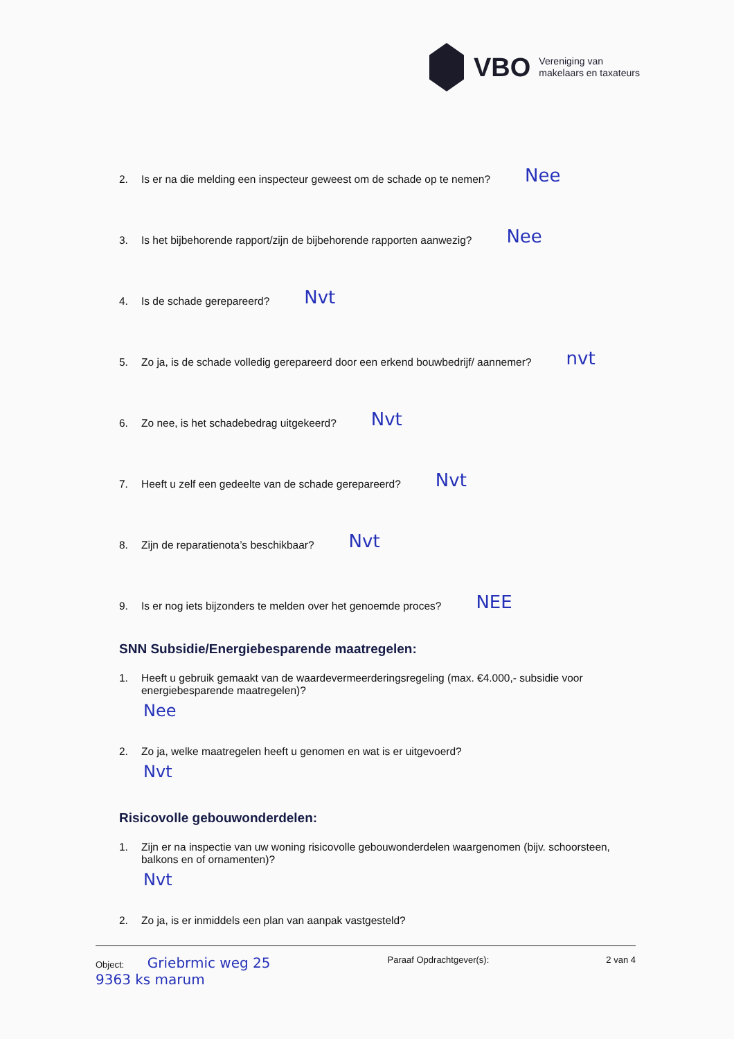VBO
Vereniging van
makelaars en taxateurs
2. Is er na die melding een inspecteur geweest om de schade op te nemen? Nee
3. Is het bijbehorende rapport/zijn de bijbehorende rapporten aanwezig? Nee
4. Is de schade gerepareerd? Nvt
5. Zo ja, is de schade volledig gerepareerd door een erkend bouwbedrijf/ aannemer? nvt
6. Zo nee, is het schadebedrag uitgekeerd? Nvt
7. Heeft u zelf een gedeelte van de schade gerepareerd? Nvt
8. Zijn de reparatienota’s beschikbaar? Nvt
9. Is er nog iets bijzonders te melden over het genoemde proces? NEE
SNN Subsidie/Energiebesparende maatregelen:
1. Heeft u gebruik gemaakt van de waardevermeerderingsregeling (max. €4.000,- subsidie voor energiebesparende maatregelen)?
Nee
2. Zo ja, welke maatregelen heeft u genomen en wat is er uitgevoerd?
Nvt
Risicovolle gebouwonderdelen:
1. Zijn er na inspectie van uw woning risicovolle gebouwonderdelen waargenomen (bijv. schoorsteen, balkons en of ornamenten)?
Nvt
2. Zo ja, is er inmiddels een plan van aanpak vastgesteld?
Object: Griebrmic weg 25
9363 ks marum
Paraaf Opdrachtgever(s): 2 van 4